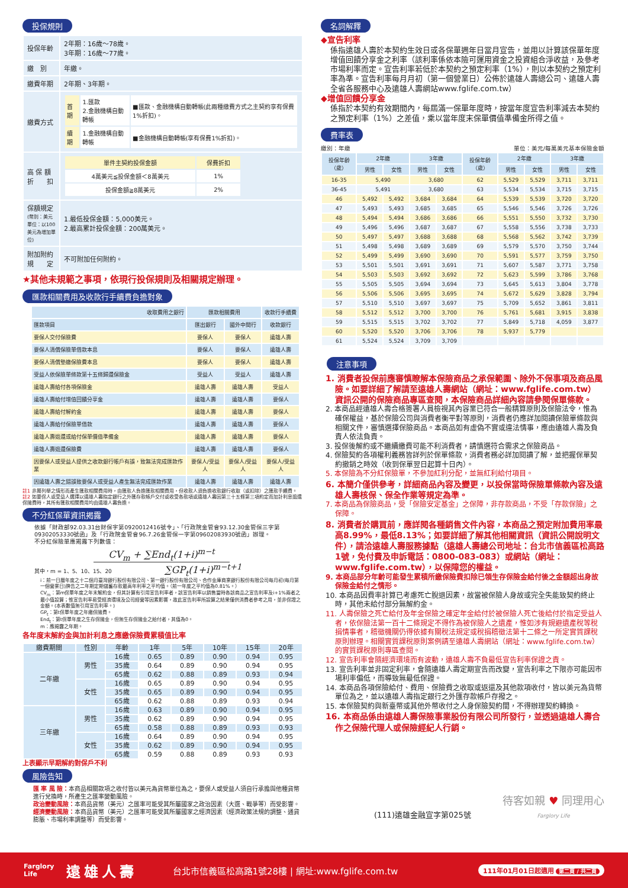投保規則
| 投保年齡 | 2年期：16歲～78歲。 3年期：16歲～77歲。 |
| 繳 別 | 年繳。 |
| 繳費年期 | 2年期、3年期。 |
| 繳費方式 | / 首期 / 1.匯款 2.金融機構自動轉帳 / ■匯款、金融機構自動轉帳(此兩種繳費方式之主契約享有保費1%折扣)。 / / 續期 / 1.金融機構自動轉帳 / ■金融機構自動轉帳(享有保費1%折扣)。 / |
| 高 保 額 折 扣 | / 單件主契約投保金額 / 保費折扣 / / 4萬美元≦投保金額＜8萬美元 / 1% / / 投保金額≧8萬美元 / 2% / |
| 保額規定 (幣別：美元 單位：以100美元為增加單位) | 1.最低投保金額：5,000美元。 2.最高累計投保金額：200萬美元。 |
| 附加附約 規 定 | 不可附加任何附約。 |
★其他未規範之事項，依現行投保規則及相關規定辦理。
匯款相關費用及收款行手續費負擔對象
| 收取費用之銀行 | 匯款相關費用 | | 收款行手續費 |
| --- | --- | --- | --- |
| 匯款項目 | 匯出銀行 | 國外中間行 | 收款銀行 |
| 要保人交付保險費 | 要保人 | 要保人 | 遠雄人壽 |
| 要保人清償保險單借款本息 | 要保人 | 要保人 | 遠雄人壽 |
| 要保人清償墊繳保險費本息 | 要保人 | 要保人 | 遠雄人壽 |
| 受益人依保險單條款第十五條歸還保險金 | 受益人 | 受益人 | 遠雄人壽 |
| 遠雄人壽給付各項保險金 | 遠雄人壽 | 遠雄人壽 | 受益人 |
| 遠雄人壽給付增值回饋分享金 | 遠雄人壽 | 遠雄人壽 | 要保人 |
| 遠雄人壽給付解約金 | 遠雄人壽 | 遠雄人壽 | 要保人 |
| 遠雄人壽給付保險單借款 | 遠雄人壽 | 遠雄人壽 | 要保人 |
| 遠雄人壽退還或給付保單價值準備金 | 遠雄人壽 | 遠雄人壽 | 要保人 |
| 遠雄人壽退還保險費 | 遠雄人壽 | 遠雄人壽 | 要保人 |
| 因要保人或受益人提供之收款銀行帳戶有誤，致無法完成匯款作業 | 要保人/受益人 | 要保人/受益人 | 要保人/受益人 |
| 因遠雄人壽之錯誤致要保人或受益人產生無法完成匯款作業 | 遠雄人壽 | 遠雄人壽 | 遠雄人壽 |
註1 非屬列舉之情形而產生匯款相關費用時，由匯款人負擔匯款相關費用，但收款人須負擔收款銀行收取（或扣除）之匯款手續費。
註2 如要保人或受益人選擇以遠雄人壽指定銀行之外匯存款帳戶交付或收受各款項或遠雄人壽因第三十五條第三項約定而加計利息退還保險費時，其所有匯款相關費用均由遠雄人壽負擔。
不分紅保單資訊揭露
依據「財政部92.03.31台財保字第0920012416號令」、「行政院金管會93.12.30金管保三字第09302053330號函」及「行政院金管會96.7.26金管保一字第09602083930號函」辦理。
不分紅保險單應揭露下列數值：
CV<sub>m</sub> + ∑End<sub>t</sub>(1+i)<sup>m−t</sup>
其中，m = 1、5、10、15、20 ∑GP<sub>t</sub>(1+i)<sup>m−t+1</sup>
i：前一日曆年度之十二個月臺灣銀行股份有限公司、第一銀行股份有限公司、合作金庫商業銀行股份有限公司每月初(每月第一個營業日)牌告之二年期定期儲蓄存款最高年利率之平均值。（前一年度之平均值為0.81%。）
CV<sub>m</sub>：第m保單年度之年末解約金，但其計算有引用宣告利率者，該宣告利率以銷售當時各該商品之宣告利率及i+1%兩者之最小值設算；惟宣告利率易受經濟環境及公司經營等因素影響，故此宣告利率所設算之結果僅供消費者參考之用，並非保證之金額。(本表數值無引用宣告利率。)
GP<sub>t</sub>：第t保單年度之年繳保險費。
End<sub>t</sub>：第t保單年度之生存保險金，但無生存保險金之給付者，其值為0。
m：應揭露之年期。
各年度末解約金與加計利息之應繳保險費累積值比率
| 繳費期間 | 性別 | 年齡 | 1年 | 5年 | 10年 | 15年 | 20年 |
| --- | --- | --- | --- | --- | --- | --- | --- |
| 二年繳 | 男性 | 16歲 | 0.65 | 0.89 | 0.90 | 0.94 | 0.95 |
| | | 35歲 | 0.64 | 0.89 | 0.90 | 0.94 | 0.95 |
| | | 65歲 | 0.62 | 0.88 | 0.89 | 0.93 | 0.94 |
| | 女性 | 16歲 | 0.65 | 0.89 | 0.90 | 0.94 | 0.95 |
| | | 35歲 | 0.65 | 0.89 | 0.90 | 0.94 | 0.95 |
| | | 65歲 | 0.62 | 0.88 | 0.89 | 0.93 | 0.94 |
| 三年繳 | 男性 | 16歲 | 0.63 | 0.89 | 0.90 | 0.94 | 0.95 |
| | | 35歲 | 0.62 | 0.89 | 0.90 | 0.94 | 0.95 |
| | | 65歲 | 0.58 | 0.88 | 0.89 | 0.93 | 0.93 |
| | 女性 | 16歲 | 0.64 | 0.89 | 0.90 | 0.94 | 0.95 |
| | | 35歲 | 0.62 | 0.89 | 0.90 | 0.94 | 0.95 |
| | | 65歲 | 0.59 | 0.88 | 0.89 | 0.93 | 0.93 |
上表顯示早期解約對保戶不利
風險告知
匯 率 風 險：本商品相關款項之收付皆以美元為貨幣單位為之，要保人或受益人須自行承擔與他種貨幣進行兌換時，所產生之匯率變動風險。
政治變動風險：本商品貨幣（美元）之匯率可能受其所屬國家之政治因素（大選、戰爭等）而受影響。
經濟變動風險：本商品貨幣（美元）之匯率可能受其所屬國家之經濟因素（經濟政策法規的調整、通貨膨脹、市場利率調整等）而受影響。
名詞解釋
◆宣告利率
係指遠雄人壽於本契約生效日或各保單週年日當月宣告，並用以計算該保單年度增值回饋分享金之利率（該利率係依本險可運用資金之投資組合淨收益，及參考市場利率而定。宣告利率若低於本契約之預定利率（1%），則以本契約之預定利率為準。宣告利率每月月初（第一個營業日）公佈於遠雄人壽總公司、遠雄人壽全省各服務中心及遠雄人壽網站www.fglife.com.tw）
◆增值回饋分享金
係指於本契約有效期間內，每屆滿一保單年度時，按當年度宣告利率減去本契約之預定利率（1%）之差值，乘以當年度末保單價值準備金所得之值。
費率表
繳別：年繳 單位：美元/每萬美元基本保險金額
| 投保年齡 （歲） | 2年繳 | | 3年繳 | | 投保年齡 （歲） | 2年繳 | | 3年繳 | |
| --- | --- | --- | --- | --- | --- | --- | --- | --- | --- |
| | 男性 | 女性 | 男性 | 女性 | | 男性 | 女性 | 男性 | 女性 |
| 16-35 | 5,490 | | 3,680 | | 62 | 5,529 | 5,529 | 3,711 | 3,711 |
| 36-45 | 5,491 | | 3,680 | | 63 | 5,534 | 5,534 | 3,715 | 3,715 |
| 46 | 5,492 | 5,492 | 3,684 | 3,684 | 64 | 5,539 | 5,539 | 3,720 | 3,720 |
| 47 | 5,493 | 5,493 | 3,685 | 3,685 | 65 | 5,546 | 5,546 | 3,726 | 3,726 |
| 48 | 5,494 | 5,494 | 3,686 | 3,686 | 66 | 5,551 | 5,550 | 3,732 | 3,730 |
| 49 | 5,496 | 5,496 | 3,687 | 3,687 | 67 | 5,558 | 5,556 | 3,738 | 3,733 |
| 50 | 5,497 | 5,497 | 3,688 | 3,688 | 68 | 5,568 | 5,562 | 3,742 | 3,739 |
| 51 | 5,498 | 5,498 | 3,689 | 3,689 | 69 | 5,579 | 5,570 | 3,750 | 3,744 |
| 52 | 5,499 | 5,499 | 3,690 | 3,690 | 70 | 5,591 | 5,577 | 3,759 | 3,750 |
| 53 | 5,501 | 5,501 | 3,691 | 3,691 | 71 | 5,607 | 5,587 | 3,771 | 3,758 |
| 54 | 5,503 | 5,503 | 3,692 | 3,692 | 72 | 5,623 | 5,599 | 3,786 | 3,768 |
| 55 | 5,505 | 5,505 | 3,694 | 3,694 | 73 | 5,645 | 5,613 | 3,804 | 3,778 |
| 56 | 5,506 | 5,506 | 3,695 | 3,695 | 74 | 5,672 | 5,629 | 3,828 | 3,794 |
| 57 | 5,510 | 5,510 | 3,697 | 3,697 | 75 | 5,709 | 5,652 | 3,861 | 3,811 |
| 58 | 5,512 | 5,512 | 3,700 | 3,700 | 76 | 5,761 | 5,681 | 3,915 | 3,838 |
| 59 | 5,515 | 5,515 | 3,702 | 3,702 | 77 | 5,849 | 5,718 | 4,059 | 3,877 |
| 60 | 5,520 | 5,520 | 3,706 | 3,706 | 78 | 5,937 | 5,779 | | |
| 61 | 5,524 | 5,524 | 3,709 | 3,709 | | | | | |
注意事項
1. 消費者投保前應審慎瞭解本保險商品之承保範圍、除外不保事項及商品風險。如要詳細了解請至遠雄人壽網站（網址：www.fglife.com.tw）資訊公開的保險商品專區查閱，本保險商品詳細內容請參閱保單條款。
2. 本商品經遠雄人壽合格簽署人員檢視其內容業已符合一般精算原則及保險法令，惟為確保權益，基於保險公司與消費者衡平對等原則，消費者仍應詳加閱讀保險單條款與相關文件，審慎選擇保險商品。本商品如有虛偽不實或違法情事，應由遠雄人壽及負責人依法負責。
3. 投保後解約或不繼續繳費可能不利消費者，請慎選符合需求之保險商品。
4. 保險契約各項權利義務皆詳列於保單條款，消費者務必詳加閱讀了解，並把握保單契約撤銷之時效（收到保單翌日起算十日內）。
5. 本保險為不分紅保險單，不參加紅利分配，並無紅利給付項目。
6. 本簡介僅供參考，詳細商品內容及變更，以投保當時保險單條款內容及遠雄人壽核保、保全作業等規定為準。
7. 本商品為保險商品，受「保險安定基金」之保障，非存款商品，不受「存款保險」之保障。
8. 消費者於購買前，應詳閱各種銷售文件內容，本商品之預定附加費用率最高8.99%，最低8.13%；如要詳細了解其他相關資訊（資訊公開說明文件），請洽遠雄人壽服務據點（遠雄人壽總公司地址：台北市信義區松高路1號，免付費及申訴電話：0800-083-083）或網站（網址：www.fglife.com.tw），以保障您的權益。
9. 本商品部分年齡可能發生累積所繳保險費扣除已領生存保險金給付後之金額超出身故保險金給付之情形。
10. 本商品因費率計算已考慮死亡脫退因素，故當被保險人身故或完全失能致契約終止時，其他未給付部分無解約金。
11. 人壽保險之死亡給付及年金保險之確定年金給付於被保險人死亡後給付於指定受益人者，依保險法第一百十二條規定不得作為被保險人之遺產，惟如涉有規避遺產稅等稅捐情事者，稽徵機關仍得依據有關稅法規定或稅捐稽徵法第十二條之一所定實質課稅原則辦理。相關實質課稅原則案例請至遠雄人壽網站（網址：www.fglife.com.tw）的實質課稅原則專區查閱。
12. 宣告利率會隨經濟環境而有波動，遠雄人壽不負最低宣告利率保證之責。
13. 宣告利率並非固定利率，會隨遠雄人壽定期宣告而改變，宣告利率之下限亦可能因市場利率偏低，而導致無最低保證。
14. 本商品各項保險給付、費用、保險費之收取或返還及其他款項收付，皆以美元為貨幣單位為之，並以遠雄人壽指定銀行之外匯存款帳戶存撥之。
15. 本保險契約與新臺幣或其他外幣收付之人身保險契約間，不得辦理契約轉換。
16. 本商品係由遠雄人壽保險事業股份有限公司所發行，並透過遠雄人壽合作之保險代理人或保險經紀人行銷。
(111)遠雄金融宣字第025號 待客如親 ♥ 同理用心
Farglory Life
Farglory
Life 遠雄人壽 台北市信義區松高路1號28樓 | 網址:www.fglife.com.tw 111年01月01日起適用 第二頁 / 共二頁